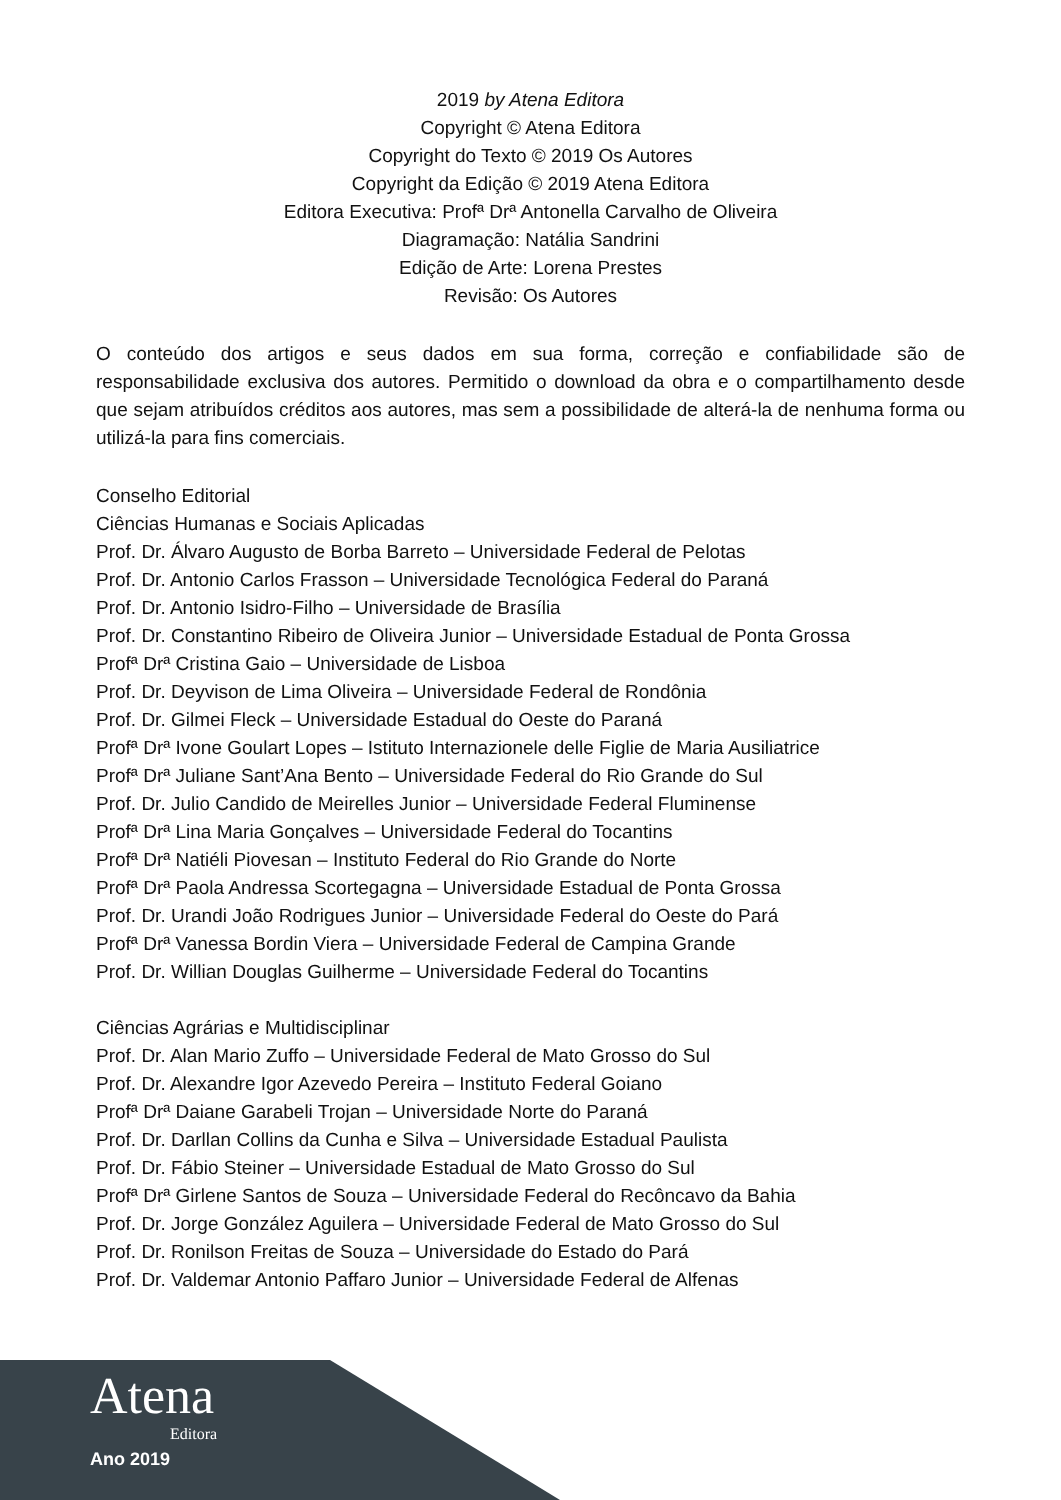2019 by Atena Editora
Copyright © Atena Editora
Copyright do Texto © 2019 Os Autores
Copyright da Edição © 2019 Atena Editora
Editora Executiva: Profª Drª Antonella Carvalho de Oliveira
Diagramação: Natália Sandrini
Edição de Arte: Lorena Prestes
Revisão: Os Autores
O conteúdo dos artigos e seus dados em sua forma, correção e confiabilidade são de responsabilidade exclusiva dos autores. Permitido o download da obra e o compartilhamento desde que sejam atribuídos créditos aos autores, mas sem a possibilidade de alterá-la de nenhuma forma ou utilizá-la para fins comerciais.
Conselho Editorial
Ciências Humanas e Sociais Aplicadas
Prof. Dr. Álvaro Augusto de Borba Barreto – Universidade Federal de Pelotas
Prof. Dr. Antonio Carlos Frasson – Universidade Tecnológica Federal do Paraná
Prof. Dr. Antonio Isidro-Filho – Universidade de Brasília
Prof. Dr. Constantino Ribeiro de Oliveira Junior – Universidade Estadual de Ponta Grossa
Profª Drª Cristina Gaio – Universidade de Lisboa
Prof. Dr. Deyvison de Lima Oliveira – Universidade Federal de Rondônia
Prof. Dr. Gilmei Fleck – Universidade Estadual do Oeste do Paraná
Profª Drª Ivone Goulart Lopes – Istituto Internazionele delle Figlie de Maria Ausiliatrice
Profª Drª Juliane Sant’Ana Bento – Universidade Federal do Rio Grande do Sul
Prof. Dr. Julio Candido de Meirelles Junior – Universidade Federal Fluminense
Profª Drª Lina Maria Gonçalves – Universidade Federal do Tocantins
Profª Drª Natiéli Piovesan – Instituto Federal do Rio Grande do Norte
Profª Drª Paola Andressa Scortegagna – Universidade Estadual de Ponta Grossa
Prof. Dr. Urandi João Rodrigues Junior – Universidade Federal do Oeste do Pará
Profª Drª Vanessa Bordin Viera – Universidade Federal de Campina Grande
Prof. Dr. Willian Douglas Guilherme – Universidade Federal do Tocantins
Ciências Agrárias e Multidisciplinar
Prof. Dr. Alan Mario Zuffo – Universidade Federal de Mato Grosso do Sul
Prof. Dr. Alexandre Igor Azevedo Pereira – Instituto Federal Goiano
Profª Drª Daiane Garabeli Trojan – Universidade Norte do Paraná
Prof. Dr. Darllan Collins da Cunha e Silva – Universidade Estadual Paulista
Prof. Dr. Fábio Steiner – Universidade Estadual de Mato Grosso do Sul
Profª Drª Girlene Santos de Souza – Universidade Federal do Recôncavo da Bahia
Prof. Dr. Jorge González Aguilera – Universidade Federal de Mato Grosso do Sul
Prof. Dr. Ronilson Freitas de Souza – Universidade do Estado do Pará
Prof. Dr. Valdemar Antonio Paffaro Junior – Universidade Federal de Alfenas
Atena
Editora
Ano 2019